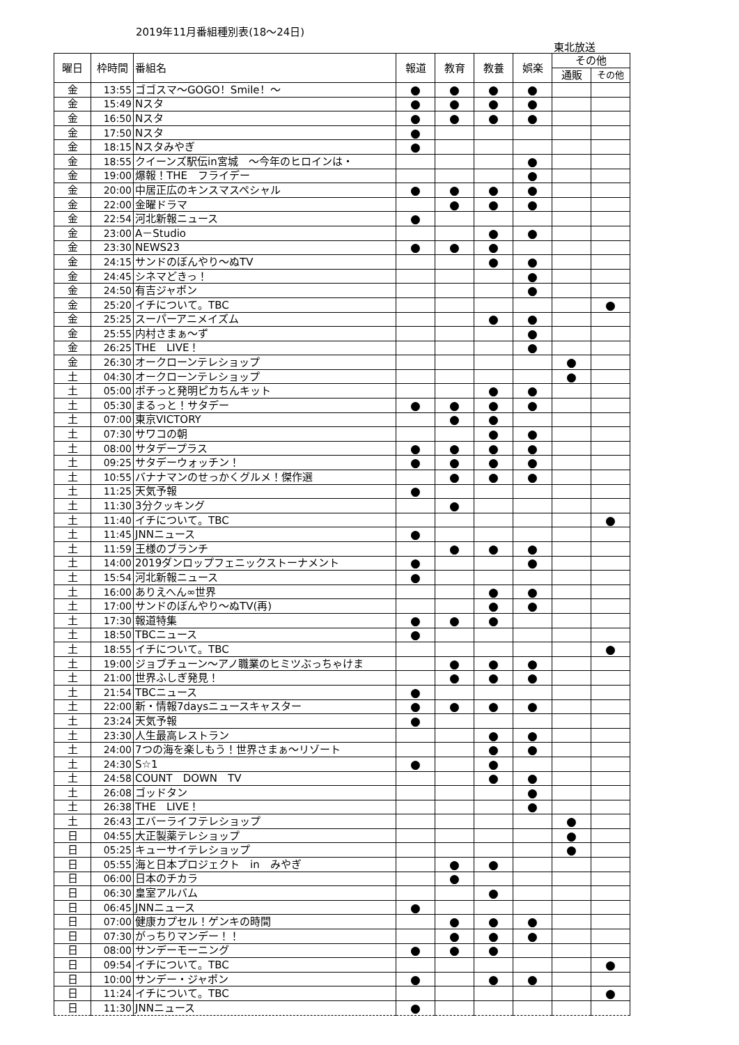2019年11月番組種別表(18～24日)
東北放送
| 曜日 | 枠時間 | 番組名 | 報道 | 教育 | 教養 | 娯楽 | その他 | |
| --- | --- | --- | --- | --- | --- | --- | --- | --- |
| | | | | | | | 通販 | その他 |
| 金 | 13:55 | ゴゴスマ～GOGO！Smile！～ | ● | ● | ● | ● | | |
| 金 | 15:49 | Nスタ | ● | ● | ● | ● | | |
| 金 | 16:50 | Nスタ | ● | ● | ● | ● | | |
| 金 | 17:50 | Nスタ | ● | | | | | |
| 金 | 18:15 | Nスタみやぎ | ● | | | | | |
| 金 | 18:55 | クイーンズ駅伝in宮城 ～今年のヒロインは・ | | | | ● | | |
| 金 | 19:00 | 爆報！THE フライデー | | | | ● | | |
| 金 | 20:00 | 中居正広のキンスマスペシャル | ● | ● | ● | ● | | |
| 金 | 22:00 | 金曜ドラマ | | ● | ● | ● | | |
| 金 | 22:54 | 河北新報ニュース | ● | | | | | |
| 金 | 23:00 | A－Studio | | | ● | ● | | |
| 金 | 23:30 | NEWS23 | ● | ● | ● | | | |
| 金 | 24:15 | サンドのぼんやり～ぬTV | | | ● | ● | | |
| 金 | 24:45 | シネマどきっ！ | | | | ● | | |
| 金 | 24:50 | 有吉ジャポン | | | | ● | | |
| 金 | 25:20 | イチについて。TBC | | | | | | ● |
| 金 | 25:25 | スーパーアニメイズム | | | ● | ● | | |
| 金 | 25:55 | 内村さまぁ～ず | | | | ● | | |
| 金 | 26:25 | THE LIVE！ | | | | ● | | |
| 金 | 26:30 | オークローンテレショップ | | | | | ● | |
| 土 | 04:30 | オークローンテレショップ | | | | | ● | |
| 土 | 05:00 | ポチっと発明ピカちんキット | | | ● | ● | | |
| 土 | 05:30 | まるっと！サタデー | ● | ● | ● | ● | | |
| 土 | 07:00 | 東京VICTORY | | ● | ● | | | |
| 土 | 07:30 | サワコの朝 | | | ● | ● | | |
| 土 | 08:00 | サタデープラス | ● | ● | ● | ● | | |
| 土 | 09:25 | サタデーウォッチン！ | ● | ● | ● | ● | | |
| 土 | 10:55 | バナナマンのせっかくグルメ！傑作選 | | ● | ● | ● | | |
| 土 | 11:25 | 天気予報 | ● | | | | | |
| 土 | 11:30 | 3分クッキング | | ● | | | | |
| 土 | 11:40 | イチについて。TBC | | | | | | ● |
| 土 | 11:45 | JNNニュース | ● | | | | | |
| 土 | 11:59 | 王様のブランチ | | ● | ● | ● | | |
| 土 | 14:00 | 2019ダンロップフェニックストーナメント | ● | | | ● | | |
| 土 | 15:54 | 河北新報ニュース | ● | | | | | |
| 土 | 16:00 | ありえへん∞世界 | | | ● | ● | | |
| 土 | 17:00 | サンドのぼんやり～ぬTV(再) | | | ● | ● | | |
| 土 | 17:30 | 報道特集 | ● | ● | ● | | | |
| 土 | 18:50 | TBCニュース | ● | | | | | |
| 土 | 18:55 | イチについて。TBC | | | | | | ● |
| 土 | 19:00 | ジョブチューン～アノ職業のヒミツぶっちゃけま | | ● | ● | ● | | |
| 土 | 21:00 | 世界ふしぎ発見！ | | ● | ● | ● | | |
| 土 | 21:54 | TBCニュース | ● | | | | | |
| 土 | 22:00 | 新・情報7daysニュースキャスター | ● | ● | ● | ● | | |
| 土 | 23:24 | 天気予報 | ● | | | | | |
| 土 | 23:30 | 人生最高レストラン | | | ● | ● | | |
| 土 | 24:00 | 7つの海を楽しもう！世界さまぁ～リゾート | | | ● | ● | | |
| 土 | 24:30 | S☆1 | ● | | ● | | | |
| 土 | 24:58 | COUNT DOWN TV | | | ● | ● | | |
| 土 | 26:08 | ゴッドタン | | | | ● | | |
| 土 | 26:38 | THE LIVE！ | | | | ● | | |
| 土 | 26:43 | エバーライフテレショップ | | | | | ● | |
| 日 | 04:55 | 大正製薬テレショップ | | | | | ● | |
| 日 | 05:25 | キューサイテレショップ | | | | | ● | |
| 日 | 05:55 | 海と日本プロジェクト in みやぎ | | ● | ● | | | |
| 日 | 06:00 | 日本のチカラ | | ● | | | | |
| 日 | 06:30 | 皇室アルバム | | | ● | | | |
| 日 | 06:45 | JNNニュース | ● | | | | | |
| 日 | 07:00 | 健康カプセル！ゲンキの時間 | | ● | ● | ● | | |
| 日 | 07:30 | がっちりマンデー！！ | | ● | ● | ● | | |
| 日 | 08:00 | サンデーモーニング | ● | ● | ● | | | |
| 日 | 09:54 | イチについて。TBC | | | | | | ● |
| 日 | 10:00 | サンデー・ジャポン | ● | | ● | ● | | |
| 日 | 11:24 | イチについて。TBC | | | | | | ● |
| 日 | 11:30 | JNNニュース | ● | | | | | |